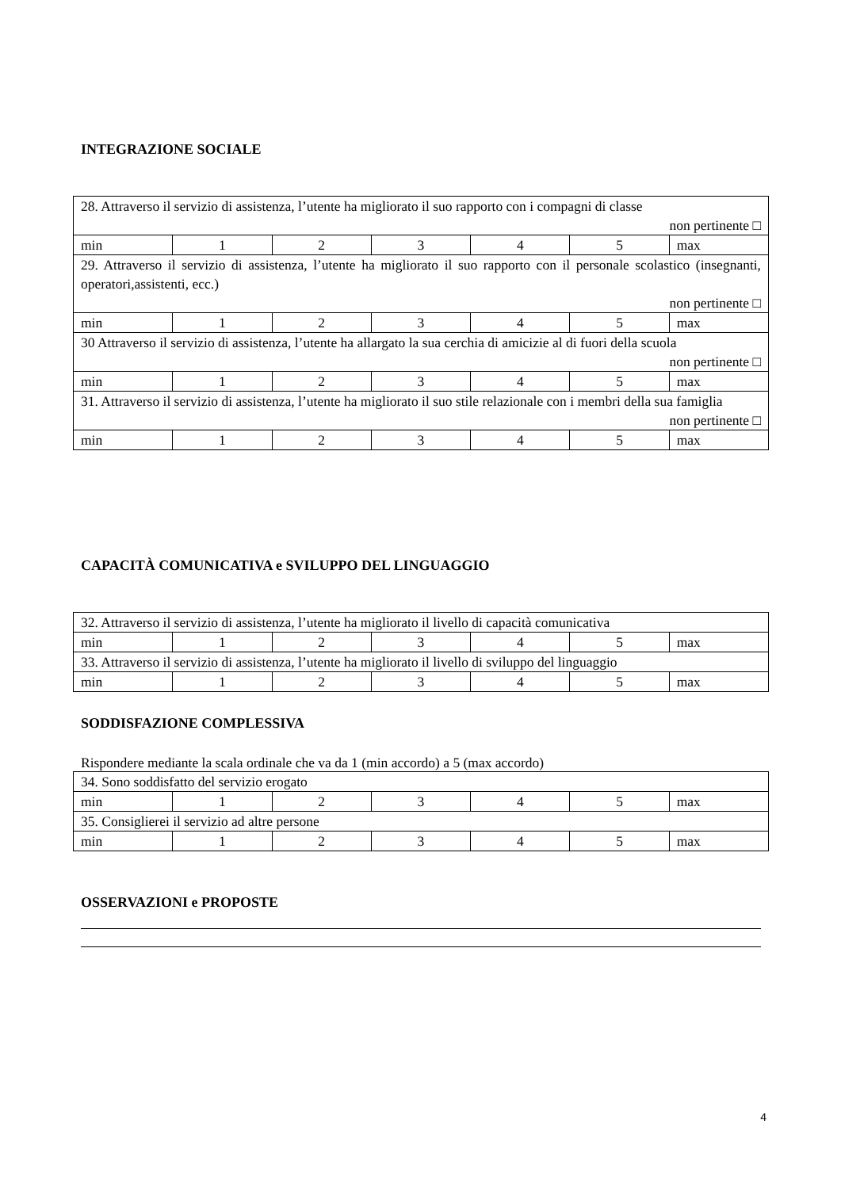INTEGRAZIONE SOCIALE
| 28. Attraverso il servizio di assistenza, l’utente ha migliorato il suo rapporto con i compagni di classe non pertinente □ | | | | | | |
| min | 1 | 2 | 3 | 4 | 5 | max |
| 29. Attraverso il servizio di assistenza, l’utente ha migliorato il suo rapporto con il personale scolastico (insegnanti, operatori,assistenti, ecc.) non pertinente □ | | | | | | |
| min | 1 | 2 | 3 | 4 | 5 | max |
| 30 Attraverso il servizio di assistenza, l’utente ha allargato la sua cerchia di amicizie al di fuori della scuola non pertinente □ | | | | | | |
| min | 1 | 2 | 3 | 4 | 5 | max |
| 31. Attraverso il servizio di assistenza, l’utente ha migliorato il suo stile relazionale con i membri della sua famiglia non pertinente □ | | | | | | |
| min | 1 | 2 | 3 | 4 | 5 | max |
CAPACITÀ COMUNICATIVA e SVILUPPO DEL LINGUAGGIO
| 32. Attraverso il servizio di assistenza, l’utente ha migliorato il livello di capacità comunicativa | | | | | | |
| min | 1 | 2 | 3 | 4 | 5 | max |
| 33. Attraverso il servizio di assistenza, l’utente ha migliorato il livello di sviluppo del linguaggio | | | | | | |
| min | 1 | 2 | 3 | 4 | 5 | max |
SODDISFAZIONE COMPLESSIVA
Rispondere mediante la scala ordinale che va da 1 (min accordo) a 5 (max accordo)
| 34. Sono soddisfatto del servizio erogato | | | | | | |
| min | 1 | 2 | 3 | 4 | 5 | max |
| 35. Consiglierei il servizio ad altre persone | | | | | | |
| min | 1 | 2 | 3 | 4 | 5 | max |
OSSERVAZIONI e PROPOSTE
4